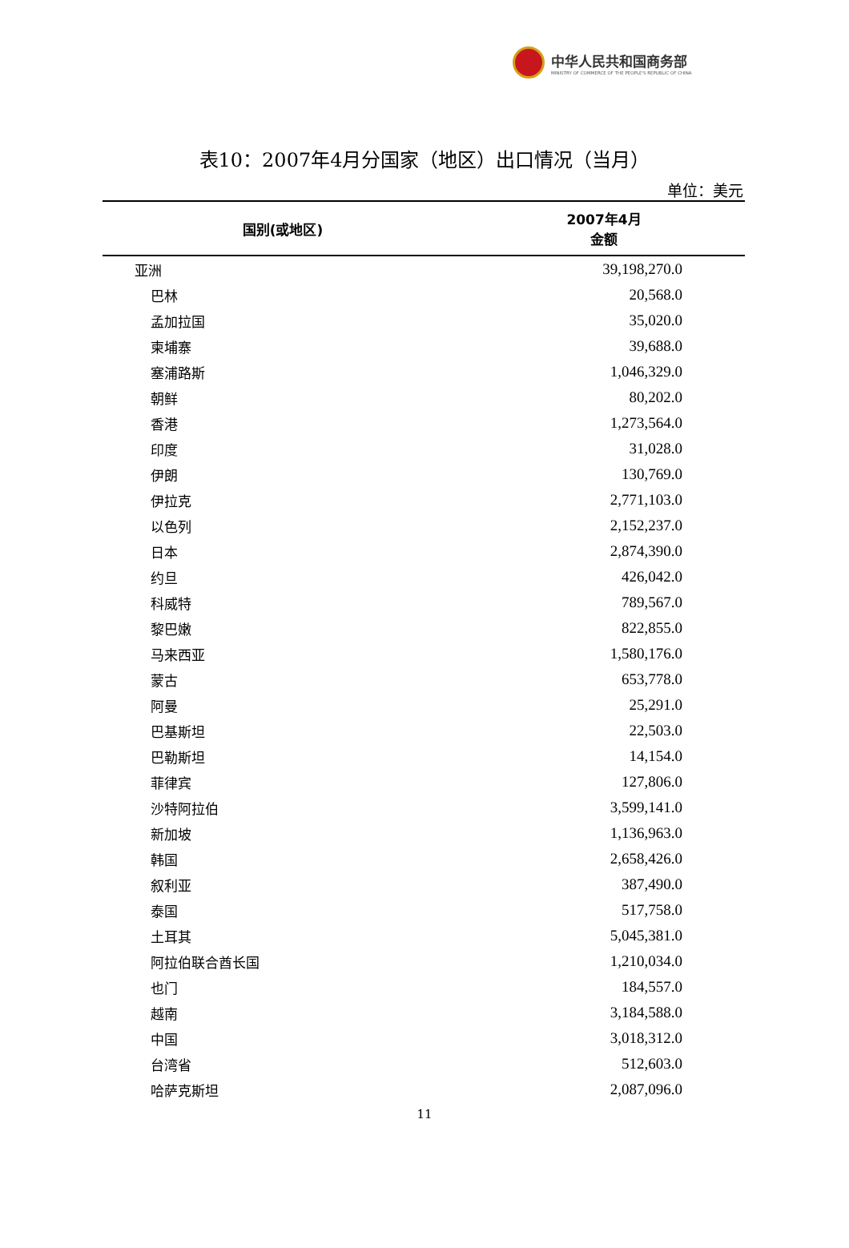中华人民共和国商务部
MINISTRY OF COMMERCE OF THE PEOPLE'S REPUBLIC OF CHINA
表10：2007年4月分国家（地区）出口情况（当月）
单位：美元
| 国别(或地区) | 2007年4月 金额 |
| --- | --- |
| 亚洲 | 39,198,270.0 |
| 巴林 | 20,568.0 |
| 孟加拉国 | 35,020.0 |
| 柬埔寨 | 39,688.0 |
| 塞浦路斯 | 1,046,329.0 |
| 朝鲜 | 80,202.0 |
| 香港 | 1,273,564.0 |
| 印度 | 31,028.0 |
| 伊朗 | 130,769.0 |
| 伊拉克 | 2,771,103.0 |
| 以色列 | 2,152,237.0 |
| 日本 | 2,874,390.0 |
| 约旦 | 426,042.0 |
| 科威特 | 789,567.0 |
| 黎巴嫩 | 822,855.0 |
| 马来西亚 | 1,580,176.0 |
| 蒙古 | 653,778.0 |
| 阿曼 | 25,291.0 |
| 巴基斯坦 | 22,503.0 |
| 巴勒斯坦 | 14,154.0 |
| 菲律宾 | 127,806.0 |
| 沙特阿拉伯 | 3,599,141.0 |
| 新加坡 | 1,136,963.0 |
| 韩国 | 2,658,426.0 |
| 叙利亚 | 387,490.0 |
| 泰国 | 517,758.0 |
| 土耳其 | 5,045,381.0 |
| 阿拉伯联合酋长国 | 1,210,034.0 |
| 也门 | 184,557.0 |
| 越南 | 3,184,588.0 |
| 中国 | 3,018,312.0 |
| 台湾省 | 512,603.0 |
| 哈萨克斯坦 | 2,087,096.0 |
11